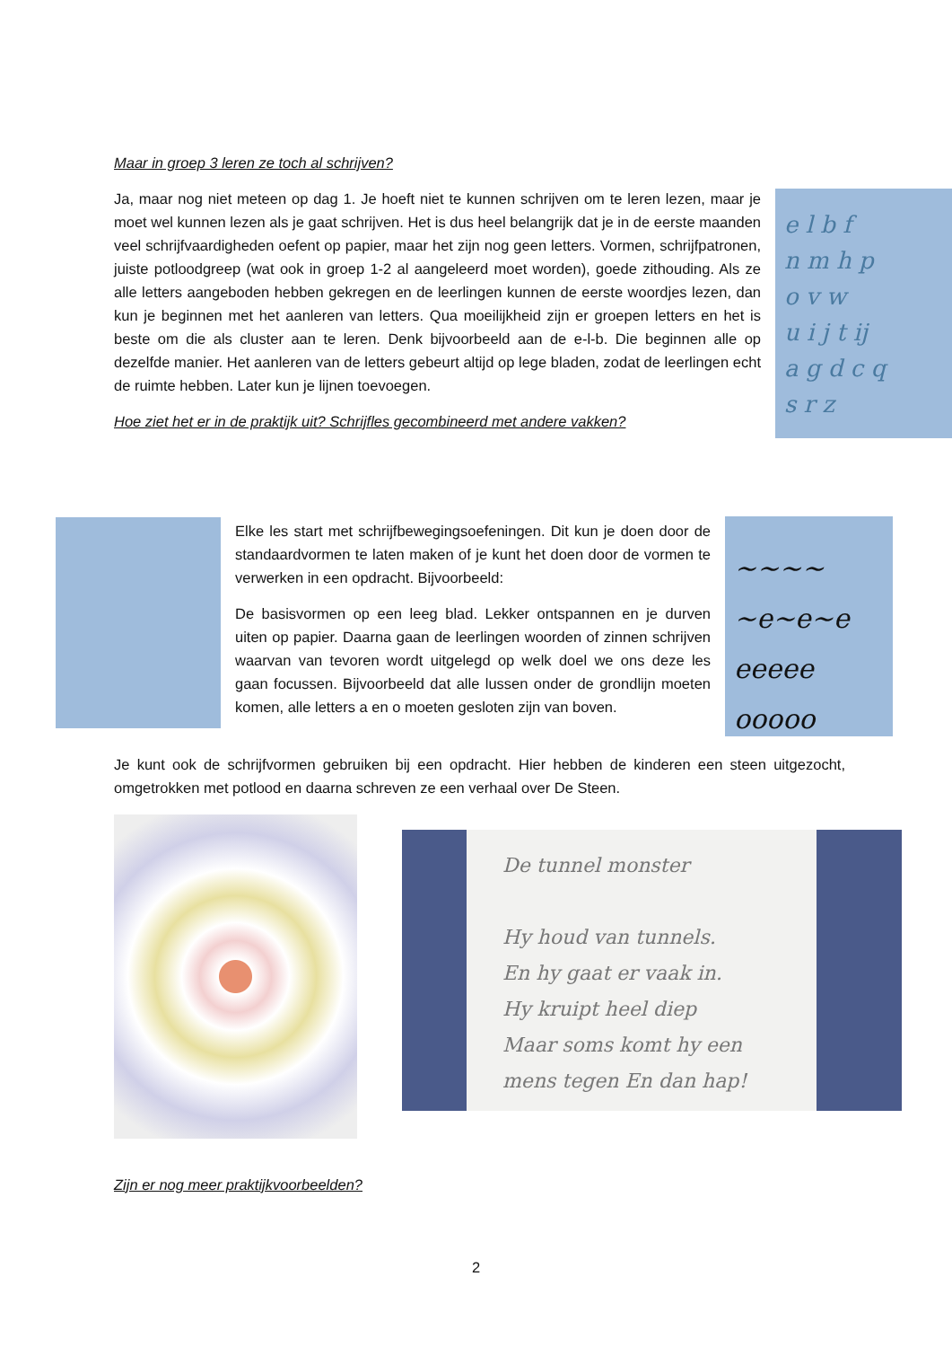Maar in groep 3 leren ze toch al schrijven?
e l b f
n m h p
o v w
u i j t ij
a g d c q
s r z
Ja, maar nog niet meteen op dag 1. Je hoeft niet te kunnen schrijven om te leren lezen, maar je moet wel kunnen lezen als je gaat schrijven. Het is dus heel belangrijk dat je in de eerste maanden veel schrijfvaardigheden oefent op papier, maar het zijn nog geen letters. Vormen, schrijfpatronen, juiste potloodgreep (wat ook in groep 1-2 al aangeleerd moet worden), goede zithouding. Als ze alle letters aangeboden hebben gekregen en de leerlingen kunnen de eerste woordjes lezen, dan kun je beginnen met het aanleren van letters. Qua moeilijkheid zijn er groepen letters en het is beste om die als cluster aan te leren. Denk bijvoorbeeld aan de e-l-b. Die beginnen alle op dezelfde manier. Het aanleren van de letters gebeurt altijd op lege bladen, zodat de leerlingen echt de ruimte hebben. Later kun je lijnen toevoegen.
Hoe ziet het er in de praktijk uit? Schrijfles gecombineerd met andere vakken?
~~~~
~e~e~e
eeeee
ooooo
Elke les start met schrijfbewegingsoefeningen. Dit kun je doen door de standaardvormen te laten maken of je kunt het doen door de vormen te verwerken in een opdracht. Bijvoorbeeld:
De basisvormen op een leeg blad. Lekker ontspannen en je durven uiten op papier. Daarna gaan de leerlingen woorden of zinnen schrijven waarvan van tevoren wordt uitgelegd op welk doel we ons deze les gaan focussen. Bijvoorbeeld dat alle lussen onder de grondlijn moeten komen, alle letters a en o moeten gesloten zijn van boven.
Je kunt ook de schrijfvormen gebruiken bij een opdracht. Hier hebben de kinderen een steen uitgezocht, omgetrokken met potlood en daarna schreven ze een verhaal over De Steen.
De tunnel monster
Hy houd van tunnels.
En hy gaat er vaak in.
Hy kruipt heel diep
Maar soms komt hy een
mens tegen En dan hap!
Zijn er nog meer praktijkvoorbeelden?
2